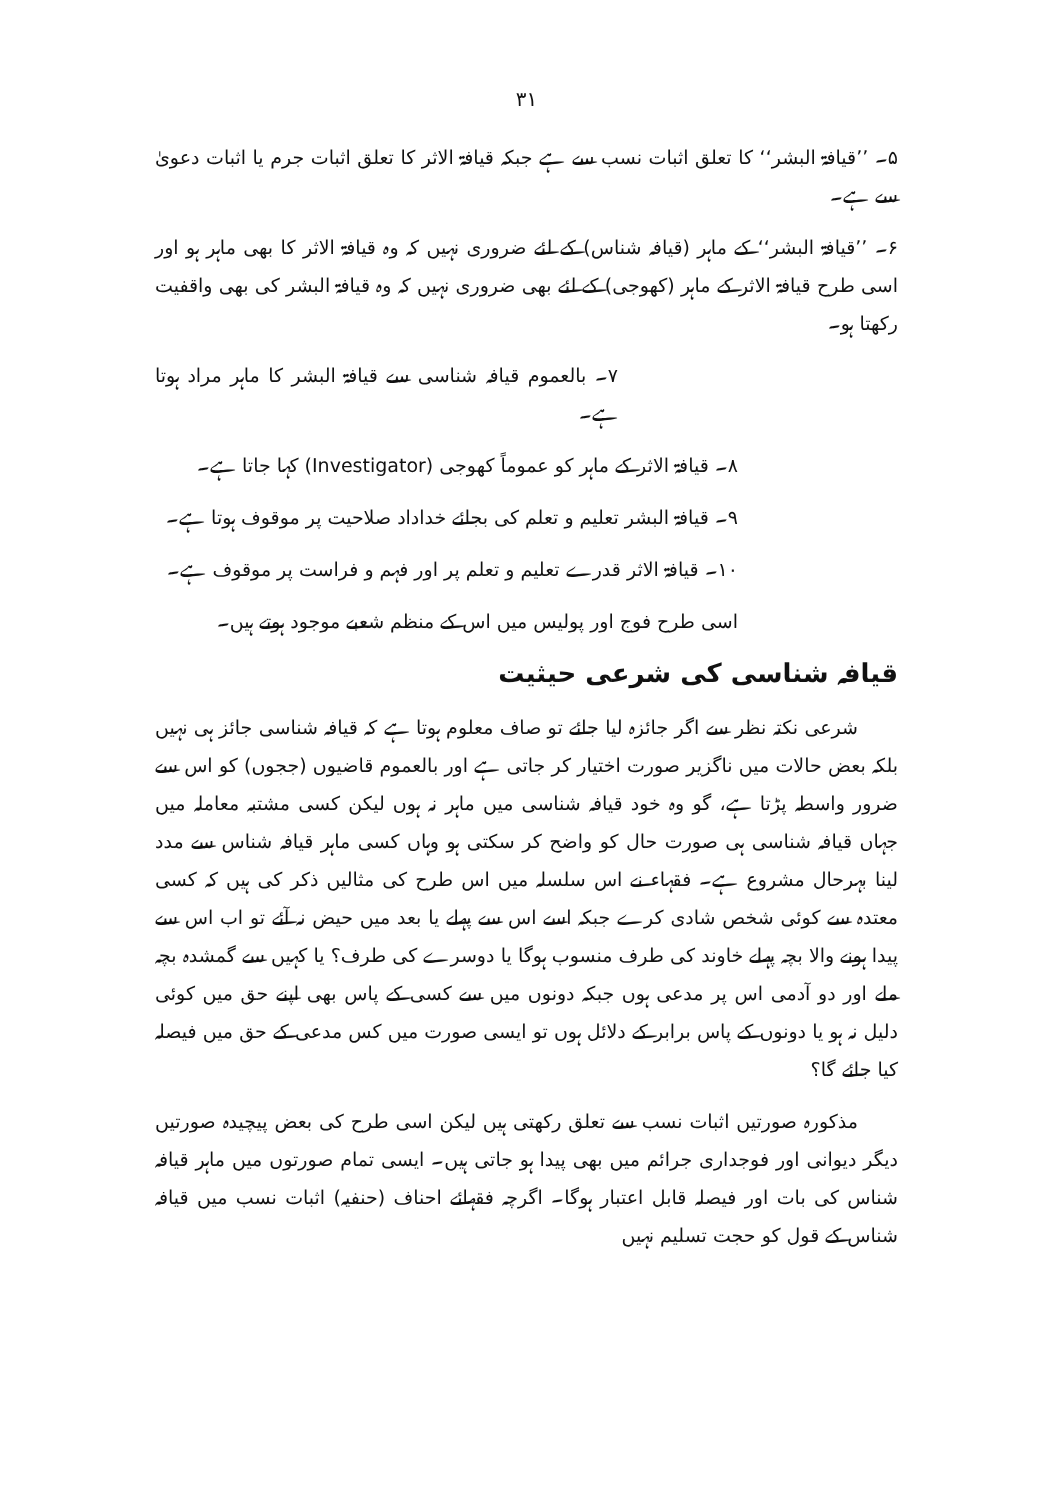۳۱
۵۔ ’’قیافۃ البشر‘‘ کا تعلق اثبات نسب سے ہے جبکہ قیافۃ الاثر کا تعلق اثبات جرم یا اثبات دعویٰ سے ہے۔
۶۔ ’’قیافۃ البشر‘‘ کے ماہر (قیافہ شناس) کے لئے ضروری نہیں کہ وہ قیافۃ الاثر کا بھی ماہر ہو اور اسی طرح قیافۃ الاثر کے ماہر (کھوجی) کے لئے بھی ضروری نہیں کہ وہ قیافۃ البشر کی بھی واقفیت رکھتا ہو۔
۷۔ بالعموم قیافہ شناسی سے قیافۃ البشر کا ماہر مراد ہوتا ہے۔
۸۔ قیافۃ الاثر کے ماہر کو عموماً کھوجی (Investigator) کہا جاتا ہے۔
۹۔ قیافۃ البشر تعلیم و تعلم کی بجائے خداداد صلاحیت پر موقوف ہوتا ہے۔
۱۰۔ قیافۃ الاثر قدرے تعلیم و تعلم پر اور فہم و فراست پر موقوف ہے۔
اسی طرح فوج اور پولیس میں اس کے منظم شعبے موجود ہوتے ہیں۔
قیافہ شناسی کی شرعی حیثیت
شرعی نکتہ نظر سے اگر جائزہ لیا جائے تو صاف معلوم ہوتا ہے کہ قیافہ شناسی جائز ہی نہیں بلکہ بعض حالات میں ناگزیر صورت اختیار کر جاتی ہے اور بالعموم قاضیوں (ججوں) کو اس سے ضرور واسطہ پڑتا ہے، گو وہ خود قیافہ شناسی میں ماہر نہ ہوں لیکن کسی مشتبہ معاملہ میں جہاں قیافہ شناسی ہی صورت حال کو واضح کر سکتی ہو وہاں کسی ماہر قیافہ شناس سے مدد لینا بہرحال مشروع ہے۔ فقہاء نے اس سلسلہ میں اس طرح کی مثالیں ذکر کی ہیں کہ کسی معتدہ سے کوئی شخص شادی کرے جبکہ اسے اس سے پہلے یا بعد میں حیض نہ آئے تو اب اس سے پیدا ہونے والا بچہ پہلے خاوند کی طرف منسوب ہوگا یا دوسرے کی طرف؟ یا کہیں سے گمشدہ بچہ ملے اور دو آدمی اس پر مدعی ہوں جبکہ دونوں میں سے کسی کے پاس بھی اپنے حق میں کوئی دلیل نہ ہو یا دونوں کے پاس برابر کے دلائل ہوں تو ایسی صورت میں کس مدعی کے حق میں فیصلہ کیا جائے گا؟
مذکورہ صورتیں اثبات نسب سے تعلق رکھتی ہیں لیکن اسی طرح کی بعض پیچیدہ صورتیں دیگر دیوانی اور فوجداری جرائم میں بھی پیدا ہو جاتی ہیں۔ ایسی تمام صورتوں میں ماہر قیافہ شناس کی بات اور فیصلہ قابل اعتبار ہوگا۔ اگرچہ فقہائے احناف (حنفیہ) اثبات نسب میں قیافہ شناس کے قول کو حجت تسلیم نہیں